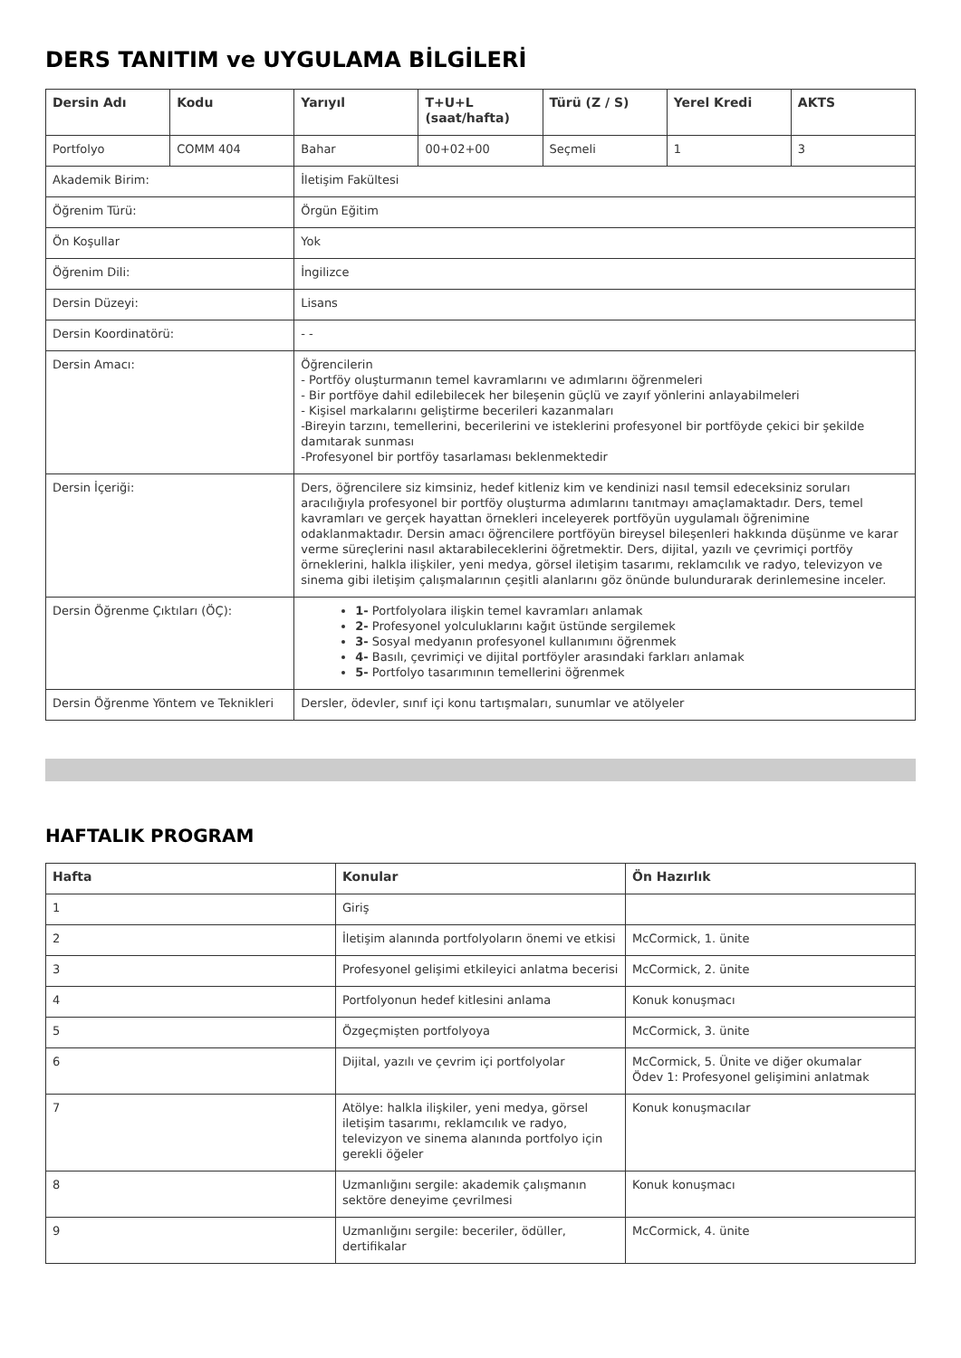DERS TANITIM ve UYGULAMA BİLGİLERİ
| Dersin Adı | Kodu | Yarıyıl | T+U+L (saat/hafta) | Türü (Z / S) | Yerel Kredi | AKTS |
| --- | --- | --- | --- | --- | --- | --- |
| Portfolyo | COMM 404 | Bahar | 00+02+00 | Seçmeli | 1 | 3 |
| Akademik Birim: | | İletişim Fakültesi | | | | |
| Öğrenim Türü: | | Örgün Eğitim | | | | |
| Ön Koşullar | | Yok | | | | |
| Öğrenim Dili: | | İngilizce | | | | |
| Dersin Düzeyi: | | Lisans | | | | |
| Dersin Koordinatörü: | | - - | | | | |
| Dersin Amacı: | | Öğrencilerin - Portföy oluşturmanın temel kavramlarını ve adımlarını öğrenmeleri - Bir portföye dahil edilebilecek her bileşenin güçlü ve zayıf yönlerini anlayabilmeleri - Kişisel markalarını geliştirme becerileri kazanmaları -Bireyin tarzını, temellerini, becerilerini ve isteklerini profesyonel bir portföyde çekici bir şekilde damıtarak sunması -Profesyonel bir portföy tasarlaması beklenmektedir | | | | |
| Dersin İçeriği: | | Ders, öğrencilere siz kimsiniz, hedef kitleniz kim ve kendinizi nasıl temsil edeceksiniz soruları aracılığıyla profesyonel bir portföy oluşturma adımlarını tanıtmayı amaçlamaktadır. Ders, temel kavramları ve gerçek hayattan örnekleri inceleyerek portföyün uygulamalı öğrenimine odaklanmaktadır. Dersin amacı öğrencilere portföyün bireysel bileşenleri hakkında düşünme ve karar verme süreçlerini nasıl aktarabileceklerini öğretmektir. Ders, dijital, yazılı ve çevrimiçi portföy örneklerini, halkla ilişkiler, yeni medya, görsel iletişim tasarımı, reklamcılık ve radyo, televizyon ve sinema gibi iletişim çalışmalarının çeşitli alanlarını göz önünde bulundurarak derinlemesine inceler. | | | | |
| Dersin Öğrenme Çıktıları (ÖÇ): | | 1- Portfolyolara ilişkin temel kavramları anlamak 2- Profesyonel yolculuklarını kağıt üstünde sergilemek 3- Sosyal medyanın profesyonel kullanımını öğrenmek 4- Basılı, çevrimiçi ve dijital portföyler arasındaki farkları anlamak 5- Portfolyo tasarımının temellerini öğrenmek | | | | |
| Dersin Öğrenme Yöntem ve Teknikleri | | Dersler, ödevler, sınıf içi konu tartışmaları, sunumlar ve atölyeler | | | | |
HAFTALIK PROGRAM
| Hafta | Konular | Ön Hazırlık |
| --- | --- | --- |
| 1 | Giriş | |
| 2 | İletişim alanında portfolyoların önemi ve etkisi | McCormick, 1. ünite |
| 3 | Profesyonel gelişimi etkileyici anlatma becerisi | McCormick, 2. ünite |
| 4 | Portfolyonun hedef kitlesini anlama | Konuk konuşmacı |
| 5 | Özgeçmişten portfolyoya | McCormick, 3. ünite |
| 6 | Dijital, yazılı ve çevrim içi portfolyolar | McCormick, 5. Ünite ve diğer okumalar Ödev 1: Profesyonel gelişimini anlatmak |
| 7 | Atölye: halkla ilişkiler, yeni medya, görsel iletişim tasarımı, reklamcılık ve radyo, televizyon ve sinema alanında portfolyo için gerekli öğeler | Konuk konuşmacılar |
| 8 | Uzmanlığını sergile: akademik çalışmanın sektöre deneyime çevrilmesi | Konuk konuşmacı |
| 9 | Uzmanlığını sergile: beceriler, ödüller, dertifikalar | McCormick, 4. ünite |